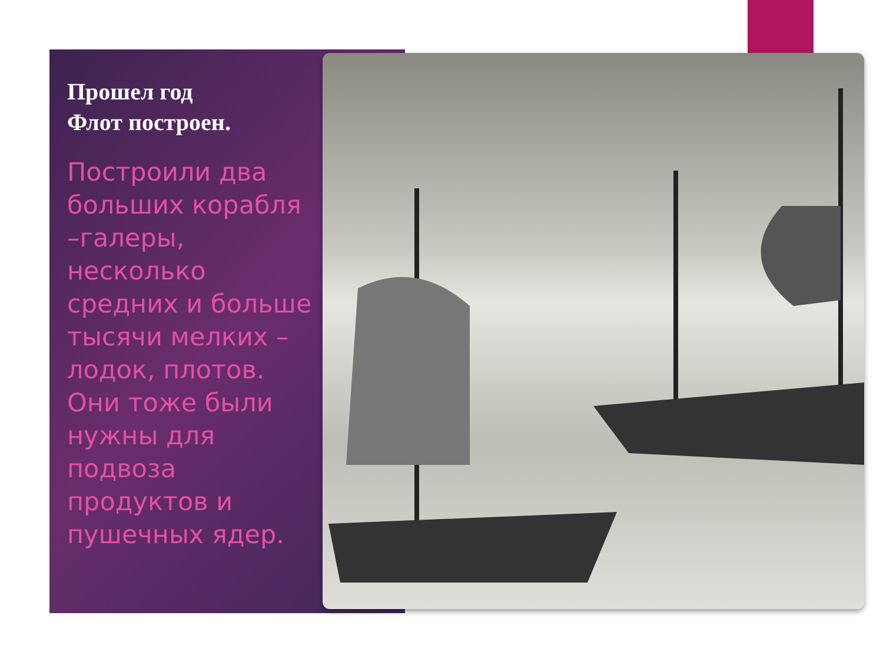Прошел год
Флот построен.
Построили два больших корабля –галеры, несколько средних и больше тысячи мелких – лодок, плотов. Они тоже были нужны для подвоза продуктов и пушечных ядер.